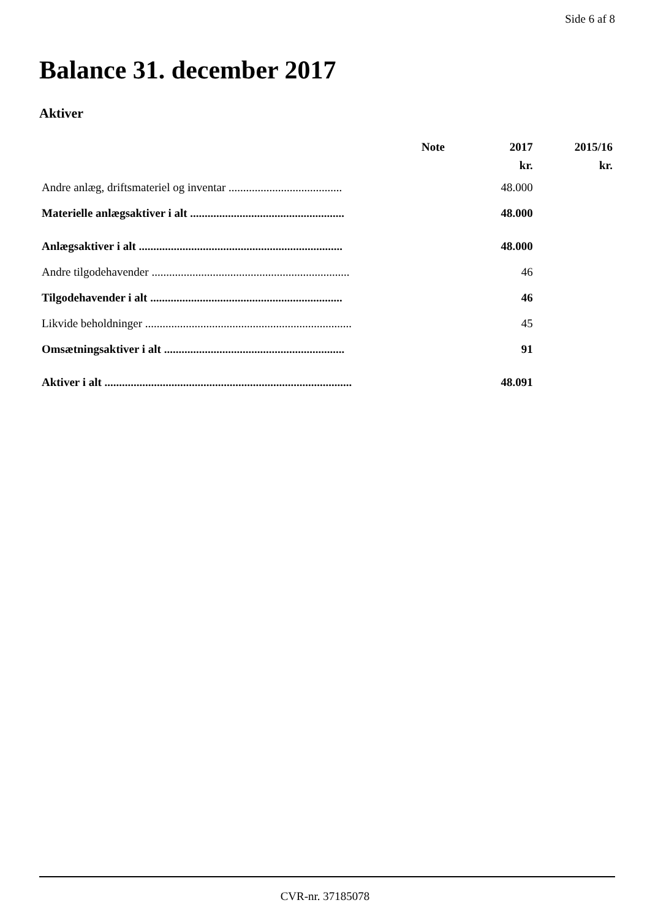Side 6 af 8
Balance 31. december 2017
Aktiver
| | Note | 2017 | 2015/16 |
| --- | --- | --- | --- |
| | | kr. | kr. |
| Andre anlæg, driftsmateriel og inventar ....................................... | | 48.000 | |
| Materielle anlægsaktiver i alt ..................................................... | | 48.000 | |
| Anlægsaktiver i alt ...................................................................... | | 48.000 | |
| Andre tilgodehavender .................................................................... | | 46 | |
| Tilgodehavender i alt .................................................................. | | 46 | |
| Likvide beholdninger ....................................................................... | | 45 | |
| Omsætningsaktiver i alt .............................................................. | | 91 | |
| Aktiver i alt ..................................................................................... | | 48.091 | |
CVR-nr. 37185078